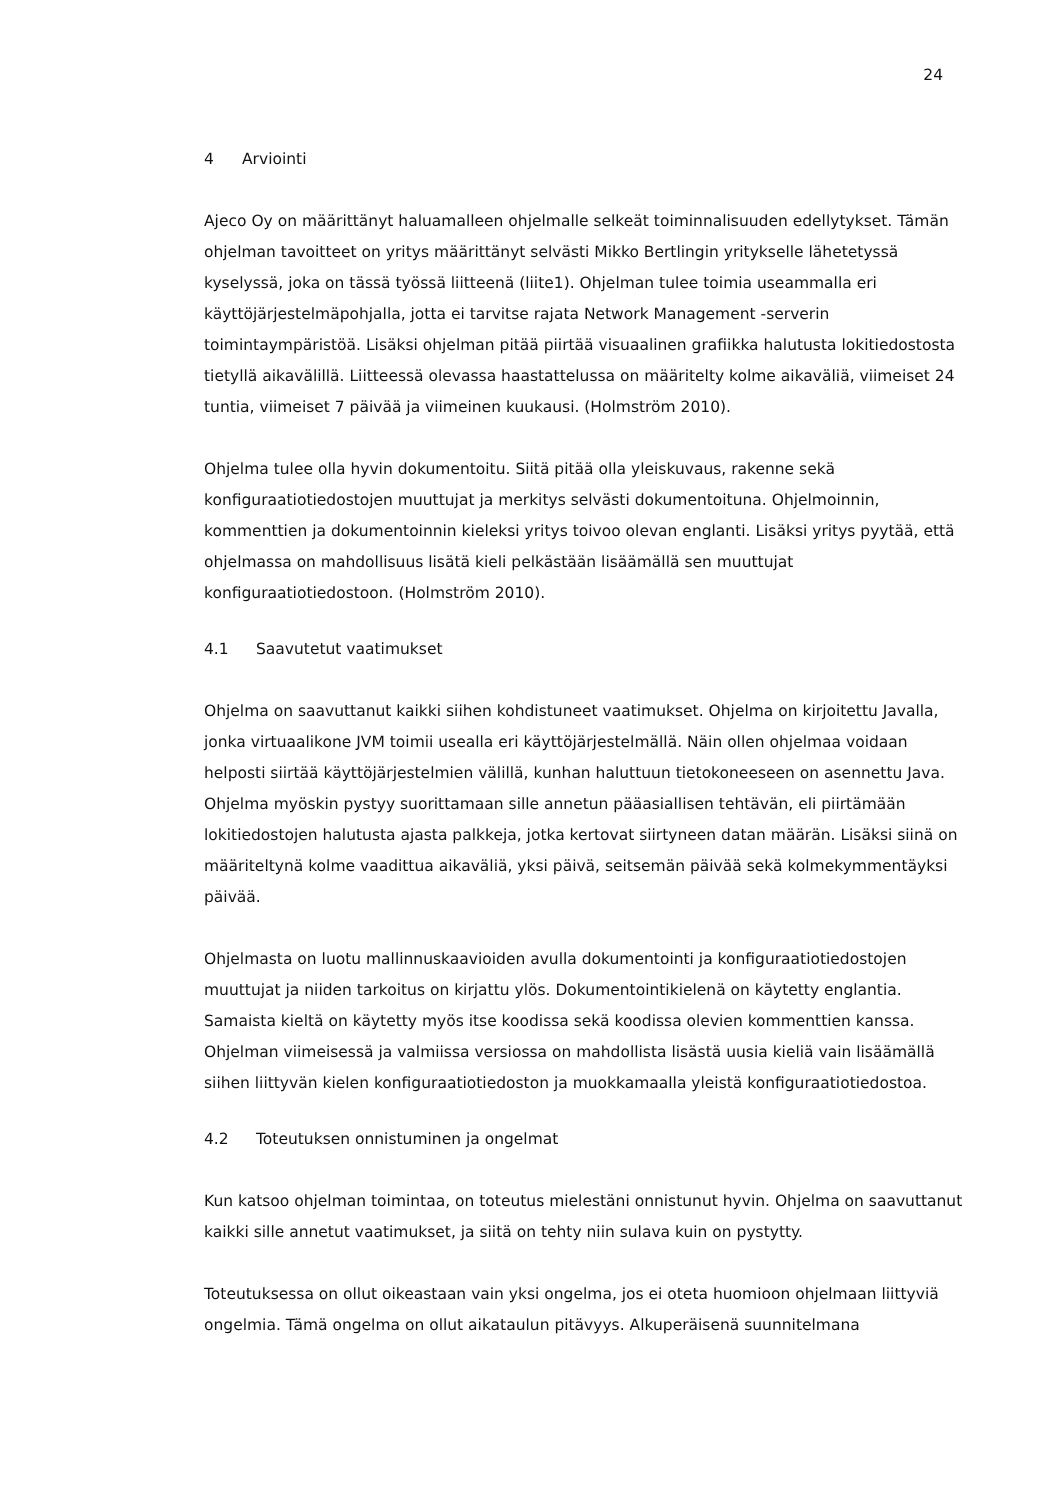24
4 Arviointi
Ajeco Oy on määrittänyt haluamalleen ohjelmalle selkeät toiminnalisuuden edellytykset. Tämän ohjelman tavoitteet on yritys määrittänyt selvästi Mikko Bertlingin yritykselle lähetetyssä kyselyssä, joka on tässä työssä liitteenä (liite1). Ohjelman tulee toimia useammalla eri käyttöjärjestelmäpohjalla, jotta ei tarvitse rajata Network Management -serverin toimintaympäristöä. Lisäksi ohjelman pitää piirtää visuaalinen grafiikka halutusta lokitiedostosta tietyllä aikavälillä. Liitteessä olevassa haastattelussa on määritelty kolme aikaväliä, viimeiset 24 tuntia, viimeiset 7 päivää ja viimeinen kuukausi. (Holmström 2010).
Ohjelma tulee olla hyvin dokumentoitu. Siitä pitää olla yleiskuvaus, rakenne sekä konfiguraatiotiedostojen muuttujat ja merkitys selvästi dokumentoituna. Ohjelmoinnin, kommenttien ja dokumentoinnin kieleksi yritys toivoo olevan englanti. Lisäksi yritys pyytää, että ohjelmassa on mahdollisuus lisätä kieli pelkästään lisäämällä sen muuttujat konfiguraatiotiedostoon. (Holmström 2010).
4.1 Saavutetut vaatimukset
Ohjelma on saavuttanut kaikki siihen kohdistuneet vaatimukset. Ohjelma on kirjoitettu Javalla, jonka virtuaalikone JVM toimii usealla eri käyttöjärjestelmällä. Näin ollen ohjelmaa voidaan helposti siirtää käyttöjärjestelmien välillä, kunhan haluttuun tietokoneeseen on asennettu Java. Ohjelma myöskin pystyy suorittamaan sille annetun pääasiallisen tehtävän, eli piirtämään lokitiedostojen halutusta ajasta palkkeja, jotka kertovat siirtyneen datan määrän. Lisäksi siinä on määriteltynä kolme vaadittua aikaväliä, yksi päivä, seitsemän päivää sekä kolmekymmentäyksi päivää.
Ohjelmasta on luotu mallinnuskaavioiden avulla dokumentointi ja konfiguraatiotiedostojen muuttujat ja niiden tarkoitus on kirjattu ylös. Dokumentointikielenä on käytetty englantia. Samaista kieltä on käytetty myös itse koodissa sekä koodissa olevien kommenttien kanssa. Ohjelman viimeisessä ja valmiissa versiossa on mahdollista lisästä uusia kieliä vain lisäämällä siihen liittyvän kielen konfiguraatiotiedoston ja muokkamaalla yleistä konfiguraatiotiedostoa.
4.2 Toteutuksen onnistuminen ja ongelmat
Kun katsoo ohjelman toimintaa, on toteutus mielestäni onnistunut hyvin. Ohjelma on saavuttanut kaikki sille annetut vaatimukset, ja siitä on tehty niin sulava kuin on pystytty.
Toteutuksessa on ollut oikeastaan vain yksi ongelma, jos ei oteta huomioon ohjelmaan liittyviä ongelmia. Tämä ongelma on ollut aikataulun pitävyys. Alkuperäisenä suunnitelmana